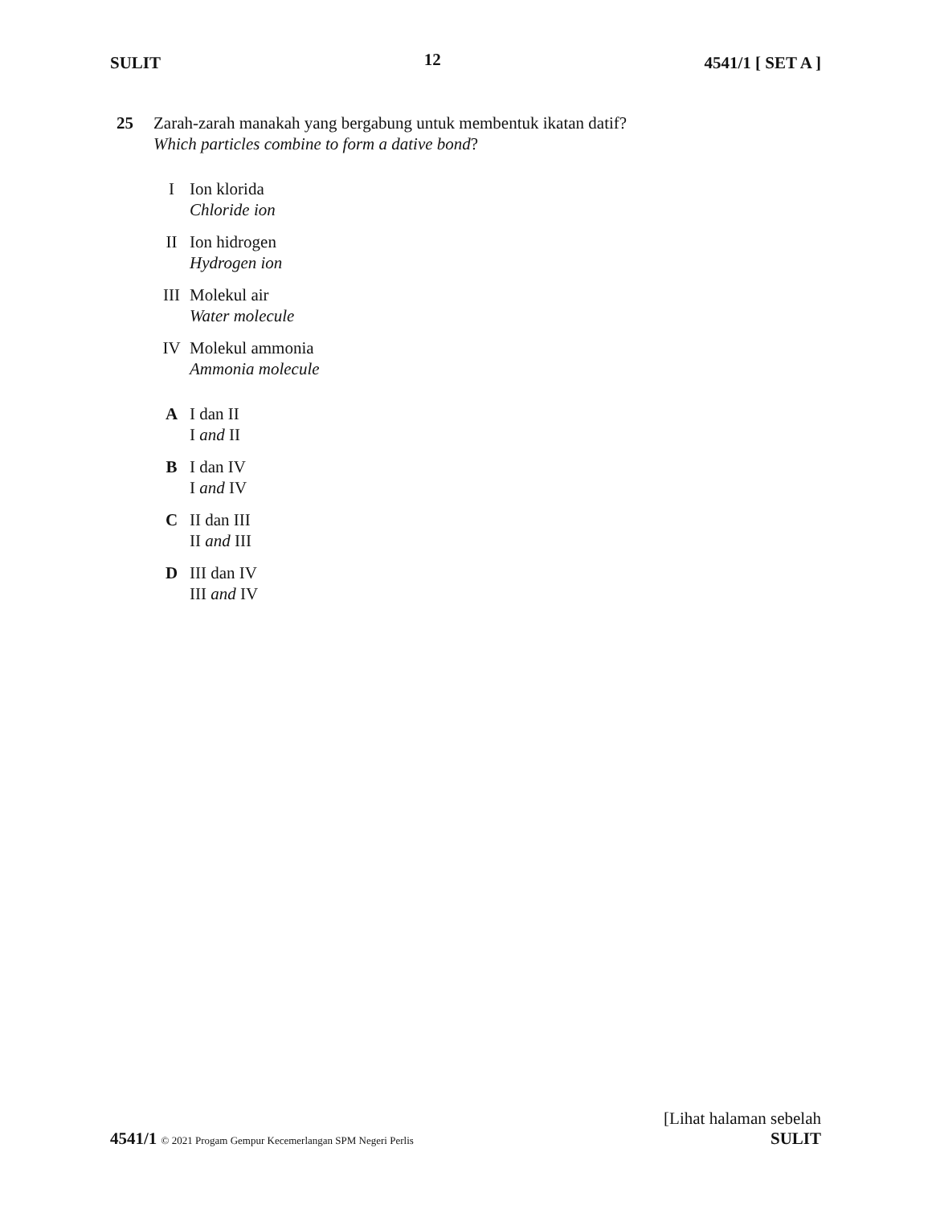SULIT 12 4541/1 [ SET A ]
25 Zarah-zarah manakah yang bergabung untuk membentuk ikatan datif?
Which particles combine to form a dative bond?
I Ion klorida
Chloride ion
II Ion hidrogen
Hydrogen ion
III Molekul air
Water molecule
IV Molekul ammonia
Ammonia molecule
A I dan II
I and II
B I dan IV
I and IV
C II dan III
II and III
D III dan IV
III and IV
[Lihat halaman sebelah
4541/1 © 2021 Progam Gempur Kecemerlangan SPM Negeri Perlis SULIT